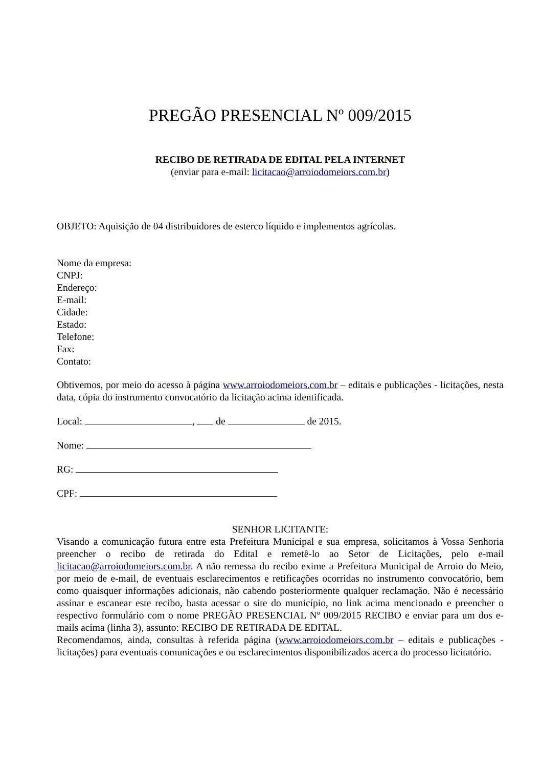PREGÃO PRESENCIAL Nº 009/2015
RECIBO DE RETIRADA DE EDITAL PELA INTERNET
(enviar para e-mail: licitacao@arroiodomeiors.com.br)
OBJETO: Aquisição de 04 distribuidores de esterco líquido e implementos agrícolas.
Nome da empresa:
CNPJ:
Endereço:
E-mail:
Cidade:
Estado:
Telefone:
Fax:
Contato:
Obtivemos, por meio do acesso à página www.arroiodomeiors.com.br – editais e publicações - licitações, nesta data, cópia do instrumento convocatório da licitação acima identificada.
Local: , de de 2015.
Nome:
RG:
CPF:
SENHOR LICITANTE:
Visando a comunicação futura entre esta Prefeitura Municipal e sua empresa, solicitamos à Vossa Senhoria preencher o recibo de retirada do Edital e remetê-lo ao Setor de Licitações, pelo e-mail licitacao@arroiodomeiors.com.br. A não remessa do recibo exime a Prefeitura Municipal de Arroio do Meio, por meio de e-mail, de eventuais esclarecimentos e retificações ocorridas no instrumento convocatório, bem como quaisquer informações adicionais, não cabendo posteriormente qualquer reclamação. Não é necessário assinar e escanear este recibo, basta acessar o site do município, no link acima mencionado e preencher o respectivo formulário com o nome PREGÃO PRESENCIAL Nº 009/2015 RECIBO e enviar para um dos e-mails acima (linha 3), assunto: RECIBO DE RETIRADA DE EDITAL.
Recomendamos, ainda, consultas à referida página (www.arroiodomeiors.com.br – editais e publicações - licitações) para eventuais comunicações e ou esclarecimentos disponibilizados acerca do processo licitatório.